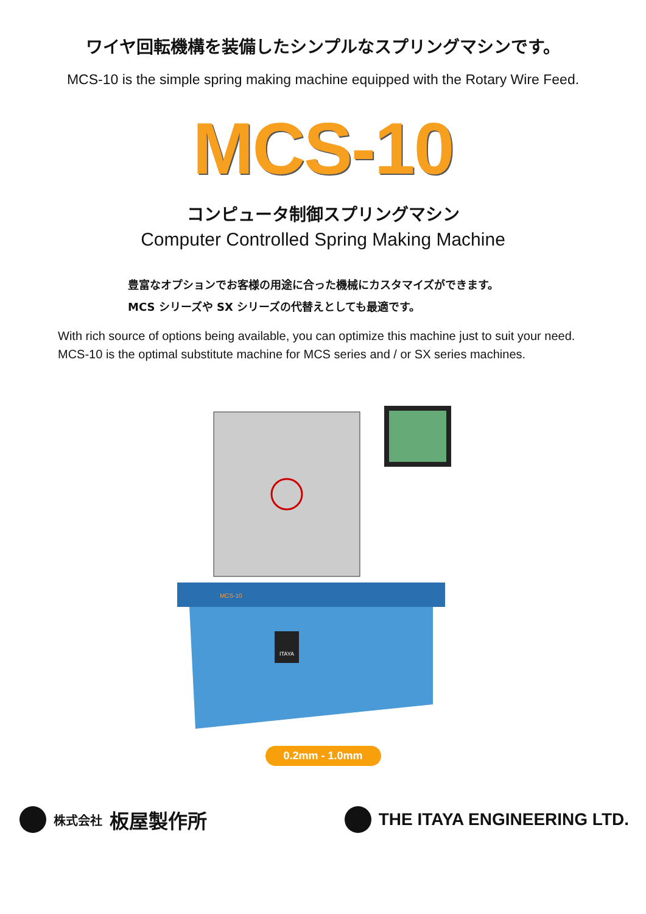ワイヤ回転機構を装備したシンプルなスプリングマシンです。
MCS-10 is the simple spring making machine equipped with the Rotary Wire Feed.
MCS-10
コンピュータ制御スプリングマシン
Computer Controlled Spring Making Machine
豊富なオプションでお客様の用途に合った機械にカスタマイズができます。
MCS シリーズや SX シリーズの代替えとしても最適です。
With rich source of options being available, you can optimize this machine just to suit your need.
MCS-10 is the optimal substitute machine for MCS series and / or SX series machines.
ITAYA
MCS-10
0.2mm - 1.0mm
株式会社 板屋製作所 THE ITAYA ENGINEERING LTD.